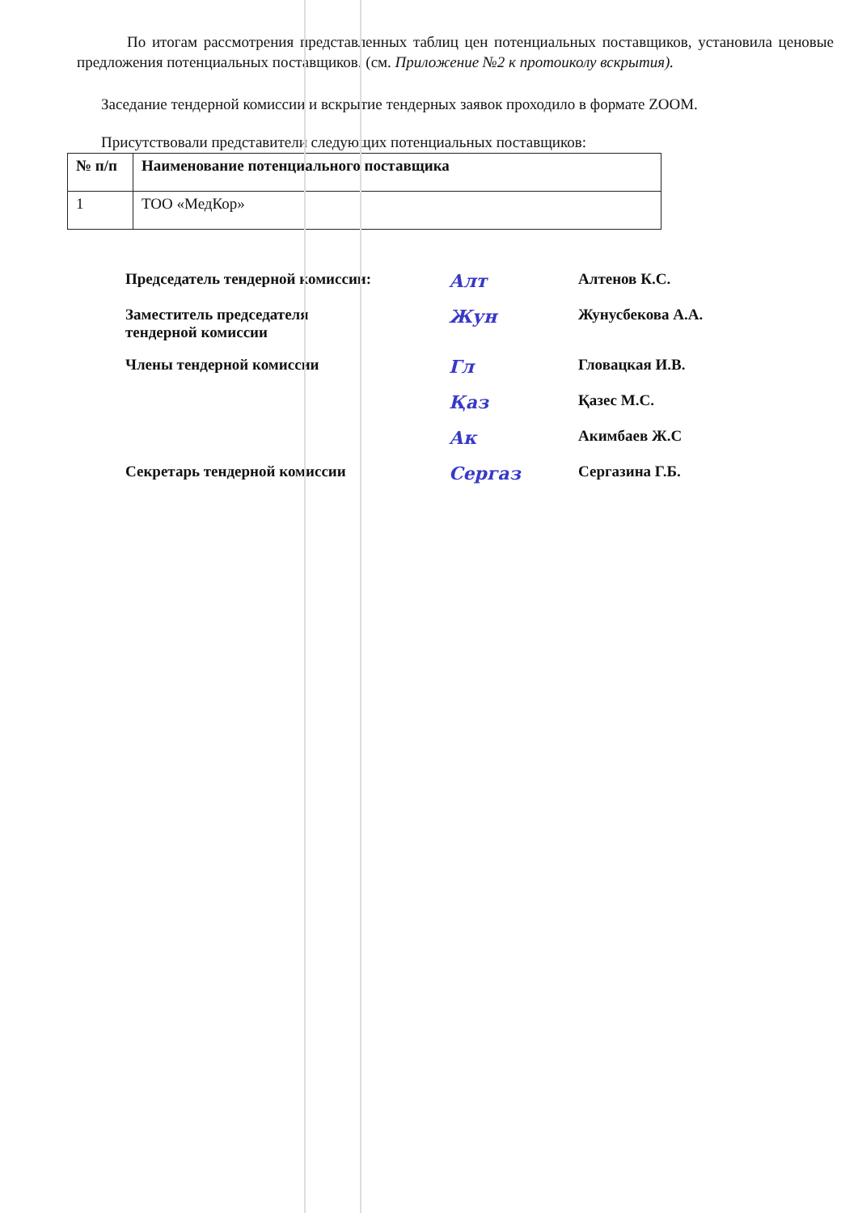По итогам рассмотрения представленных таблиц цен потенциальных поставщиков, установила ценовые предложения потенциальных поставщиков. (см. Приложение №2 к протоиколу вскрытия).
Заседание тендерной комиссии и вскрытие тендерных заявок проходило в формате ZOOM.
Присутствовали представители следующих потенциальных поставщиков:
| № п/п | Наименование потенциального поставщика |
| --- | --- |
| 1 | ТОО «МедКор» |
Председатель тендерной комиссии:
Алт
Алтенов К.С.
Заместитель председателя
тендерной комиссии
Жун
Жунусбекова А.А.
Члены тендерной комиссии
Гл
Гловацкая И.В.
Қаз
Қазес М.С.
Ак
Акимбаев Ж.С
Секретарь тендерной комиссии
Сергаз
Сергазина Г.Б.